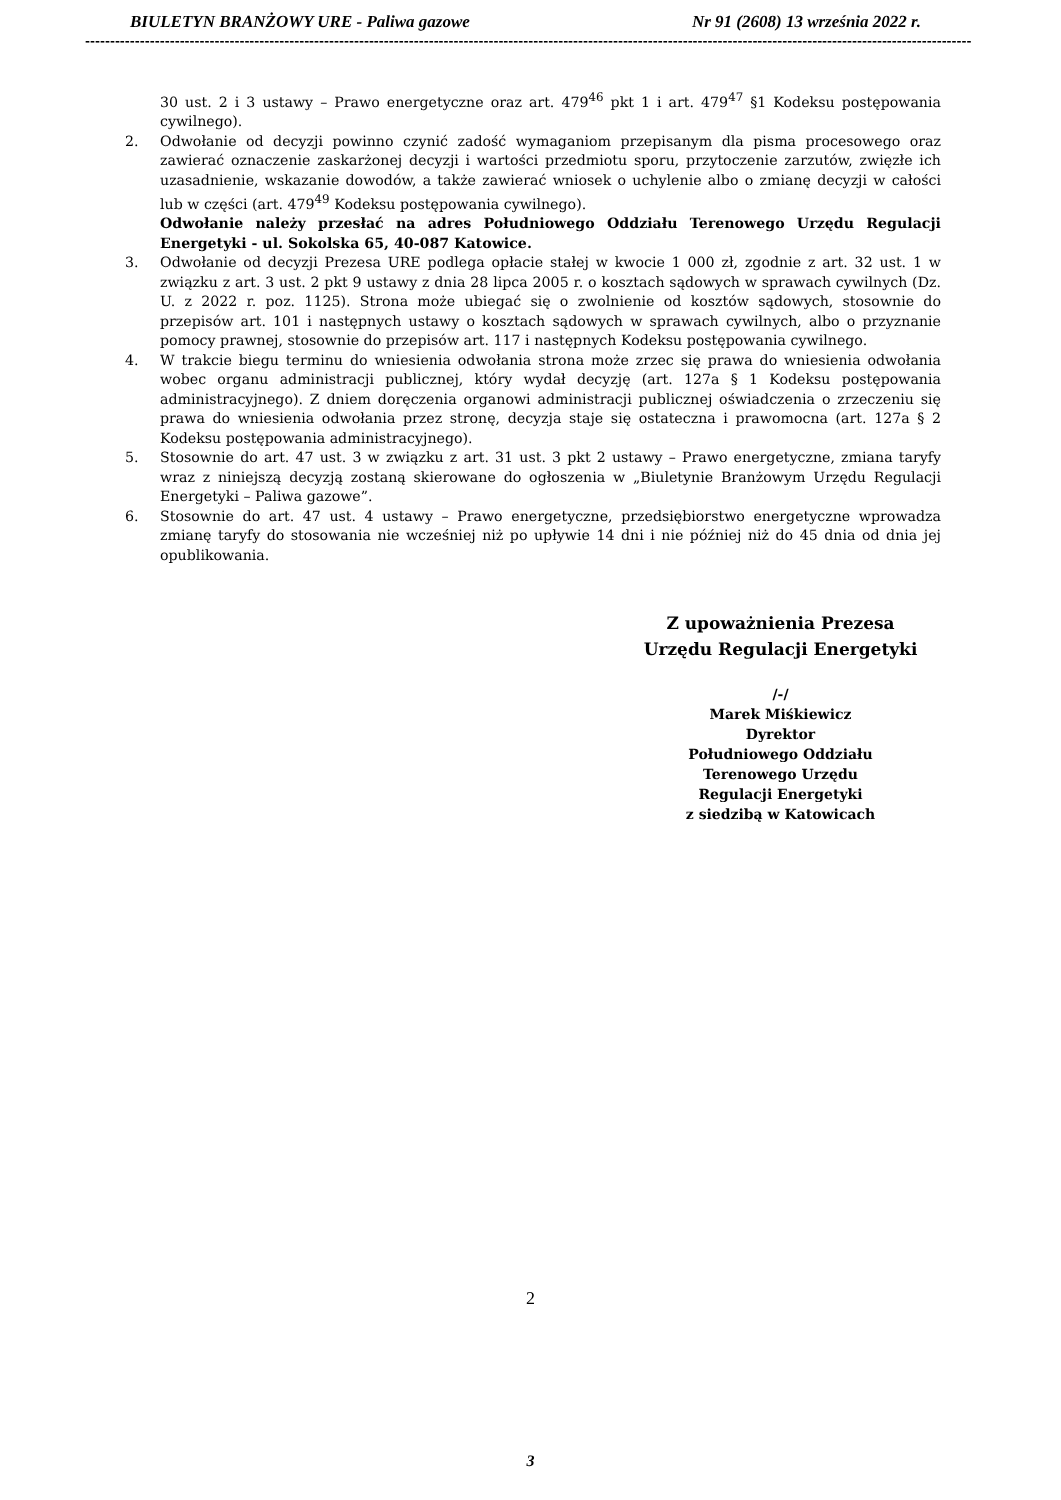BIULETYN BRANŻOWY URE - Paliwa gazowe Nr 91 (2608) 13 września 2022 r.
------------------------------------------------------------------------------------------------------------------------------------------------------------------------------------------------
30 ust. 2 i 3 ustawy – Prawo energetyczne oraz art. 479<sup>46</sup> pkt 1 i art. 479<sup>47</sup> §1 Kodeksu postępowania cywilnego).
2. Odwołanie od decyzji powinno czynić zadość wymaganiom przepisanym dla pisma procesowego oraz zawierać oznaczenie zaskarżonej decyzji i wartości przedmiotu sporu, przytoczenie zarzutów, zwięzłe ich uzasadnienie, wskazanie dowodów, a także zawierać wniosek o uchylenie albo o zmianę decyzji w całości lub w części (art. 479<sup>49</sup> Kodeksu postępowania cywilnego).
Odwołanie należy przesłać na adres Południowego Oddziału Terenowego Urzędu Regulacji Energetyki - ul. Sokolska 65, 40-087 Katowice.
3. Odwołanie od decyzji Prezesa URE podlega opłacie stałej w kwocie 1 000 zł, zgodnie z art. 32 ust. 1 w związku z art. 3 ust. 2 pkt 9 ustawy z dnia 28 lipca 2005 r. o kosztach sądowych w sprawach cywilnych (Dz. U. z 2022 r. poz. 1125). Strona może ubiegać się o zwolnienie od kosztów sądowych, stosownie do przepisów art. 101 i następnych ustawy o kosztach sądowych w sprawach cywilnych, albo o przyznanie pomocy prawnej, stosownie do przepisów art. 117 i następnych Kodeksu postępowania cywilnego.
4. W trakcie biegu terminu do wniesienia odwołania strona może zrzec się prawa do wniesienia odwołania wobec organu administracji publicznej, który wydał decyzję (art. 127a § 1 Kodeksu postępowania administracyjnego). Z dniem doręczenia organowi administracji publicznej oświadczenia o zrzeczeniu się prawa do wniesienia odwołania przez stronę, decyzja staje się ostateczna i prawomocna (art. 127a § 2 Kodeksu postępowania administracyjnego).
5. Stosownie do art. 47 ust. 3 w związku z art. 31 ust. 3 pkt 2 ustawy – Prawo energetyczne, zmiana taryfy wraz z niniejszą decyzją zostaną skierowane do ogłoszenia w „Biuletynie Branżowym Urzędu Regulacji Energetyki – Paliwa gazowe”.
6. Stosownie do art. 47 ust. 4 ustawy – Prawo energetyczne, przedsiębiorstwo energetyczne wprowadza zmianę taryfy do stosowania nie wcześniej niż po upływie 14 dni i nie później niż do 45 dnia od dnia jej opublikowania.
Z upoważnienia Prezesa
Urzędu Regulacji Energetyki
/-/
Marek Miśkiewicz
Dyrektor
Południowego Oddziału
Terenowego Urzędu
Regulacji Energetyki
z siedzibą w Katowicach
2
3